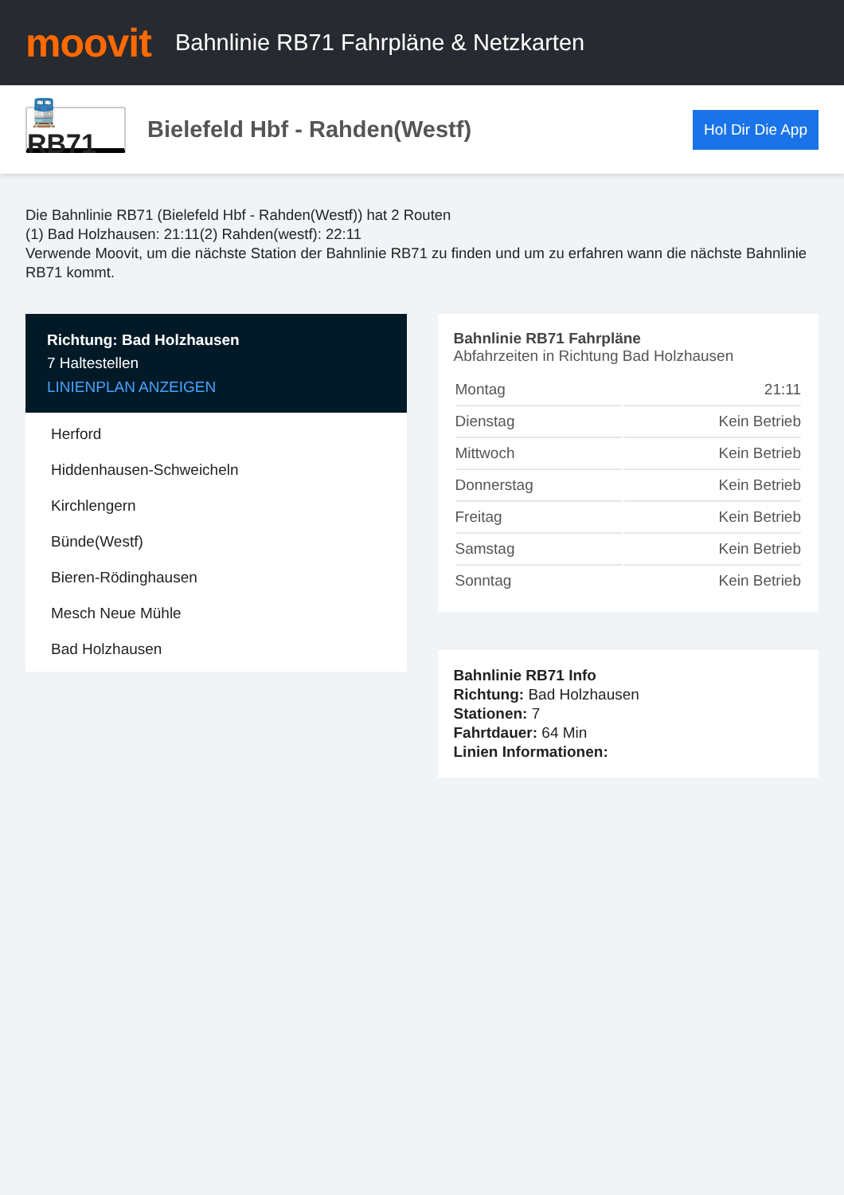moovit
Bahnlinie RB71 Fahrpläne & Netzkarten
🚆 RB71
Bielefeld Hbf - Rahden(Westf)
Hol Dir Die App
Die Bahnlinie RB71 (Bielefeld Hbf - Rahden(Westf)) hat 2 Routen
(1) Bad Holzhausen: 21:11(2) Rahden(westf): 22:11
Verwende Moovit, um die nächste Station der Bahnlinie RB71 zu finden und um zu erfahren wann die nächste Bahnlinie RB71 kommt.
Richtung: Bad Holzhausen
7 Haltestellen
LINIENPLAN ANZEIGEN
Herford
Hiddenhausen-Schweicheln
Kirchlengern
Bünde(Westf)
Bieren-Rödinghausen
Mesch Neue Mühle
Bad Holzhausen
Bahnlinie RB71 Fahrpläne
Abfahrzeiten in Richtung Bad Holzhausen
| Montag | 21:11 |
| Dienstag | Kein Betrieb |
| Mittwoch | Kein Betrieb |
| Donnerstag | Kein Betrieb |
| Freitag | Kein Betrieb |
| Samstag | Kein Betrieb |
| Sonntag | Kein Betrieb |
Bahnlinie RB71 Info
Richtung: Bad Holzhausen
Stationen: 7
Fahrtdauer: 64 Min
Linien Informationen: